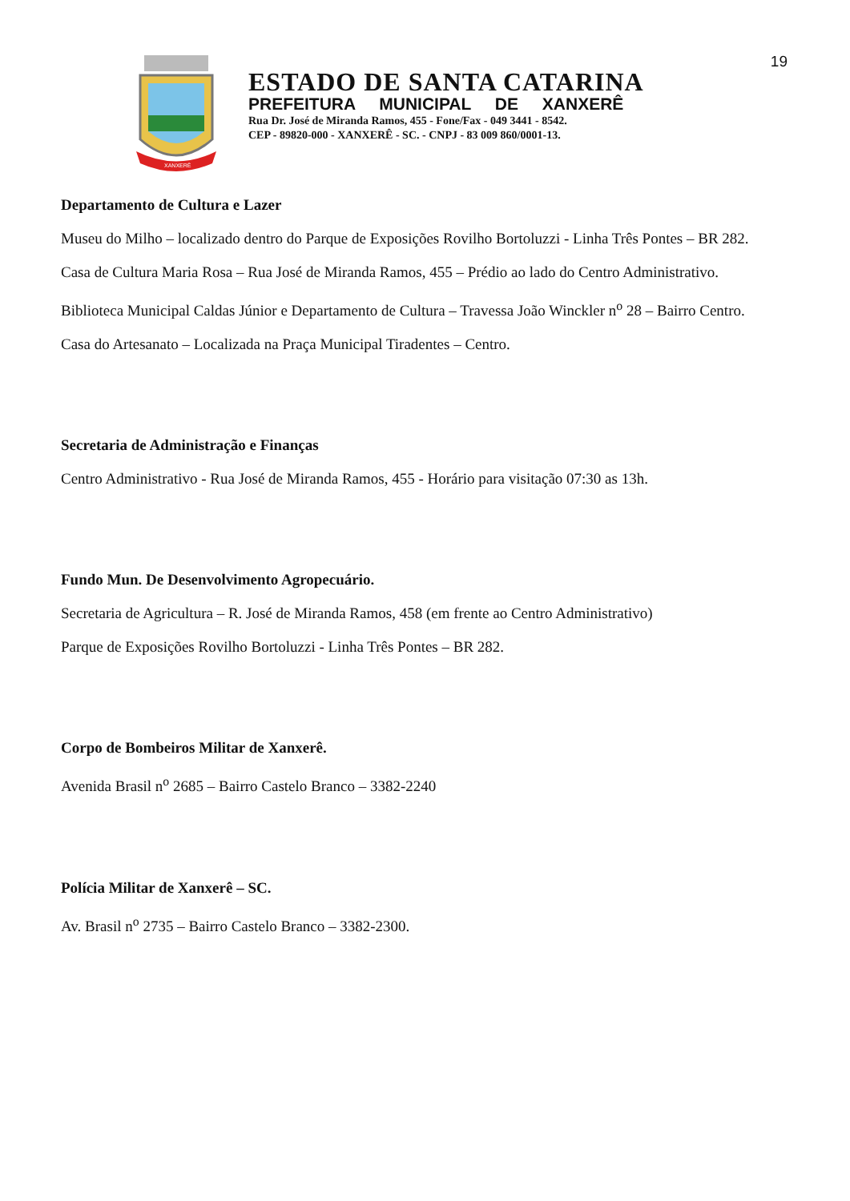19
XANXERÊ
ESTADO DE SANTA CATARINA
PREFEITURA MUNICIPAL DE XANXERÊ
Rua Dr. José de Miranda Ramos, 455 - Fone/Fax - 049 3441 - 8542.
CEP - 89820-000 - XANXERÊ - SC. - CNPJ - 83 009 860/0001-13.
Departamento de Cultura e Lazer
Museu do Milho – localizado dentro do Parque de Exposições Rovilho Bortoluzzi - Linha Três Pontes – BR 282.
Casa de Cultura Maria Rosa – Rua José de Miranda Ramos, 455 – Prédio ao lado do Centro Administrativo.
Biblioteca Municipal Caldas Júnior e Departamento de Cultura – Travessa João Winckler n<sup>o</sup> 28 – Bairro Centro.
Casa do Artesanato – Localizada na Praça Municipal Tiradentes – Centro.
Secretaria de Administração e Finanças
Centro Administrativo - Rua José de Miranda Ramos, 455 - Horário para visitação 07:30 as 13h.
Fundo Mun. De Desenvolvimento Agropecuário.
Secretaria de Agricultura – R. José de Miranda Ramos, 458 (em frente ao Centro Administrativo)
Parque de Exposições Rovilho Bortoluzzi - Linha Três Pontes – BR 282.
Corpo de Bombeiros Militar de Xanxerê.
Avenida Brasil n<sup>o</sup> 2685 – Bairro Castelo Branco – 3382-2240
Polícia Militar de Xanxerê – SC.
Av. Brasil n<sup>o</sup> 2735 – Bairro Castelo Branco – 3382-2300.